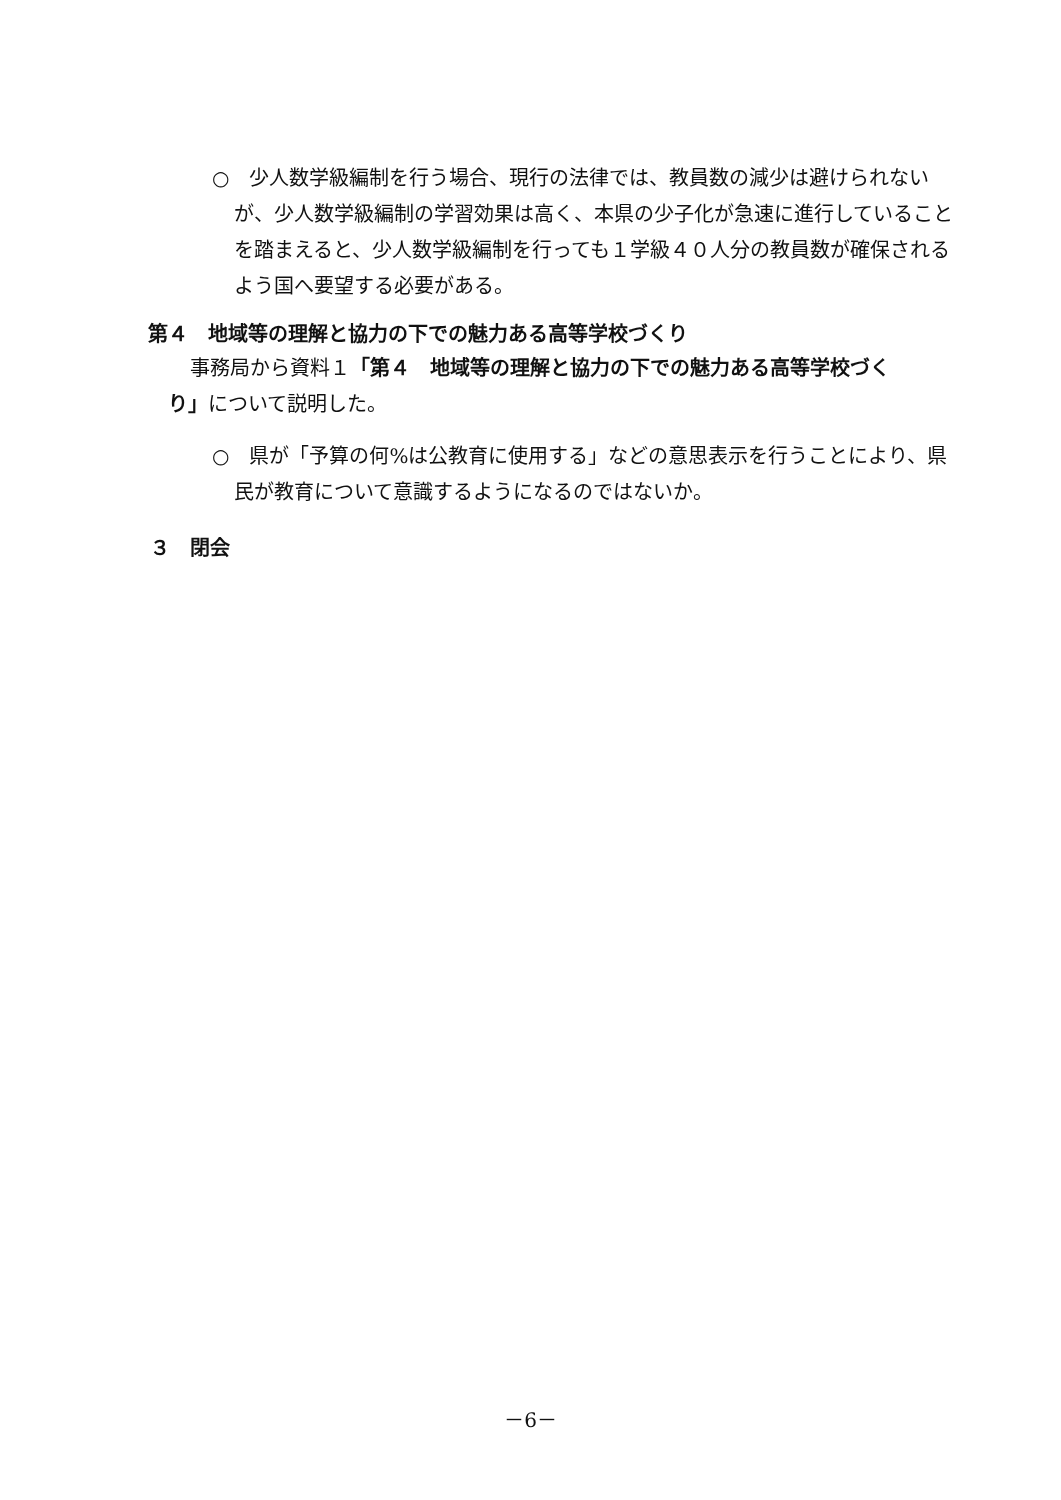○　少人数学級編制を行う場合、現行の法律では、教員数の減少は避けられないが、少人数学級編制の学習効果は高く、本県の少子化が急速に進行していることを踏まえると、少人数学級編制を行っても１学級４０人分の教員数が確保されるよう国へ要望する必要がある。
第４　地域等の理解と協力の下での魅力ある高等学校づくり
事務局から資料１「第４　地域等の理解と協力の下での魅力ある高等学校づくり」について説明した。
○　県が「予算の何%は公教育に使用する」などの意思表示を行うことにより、県民が教育について意識するようになるのではないか。
３　閉会
－6－